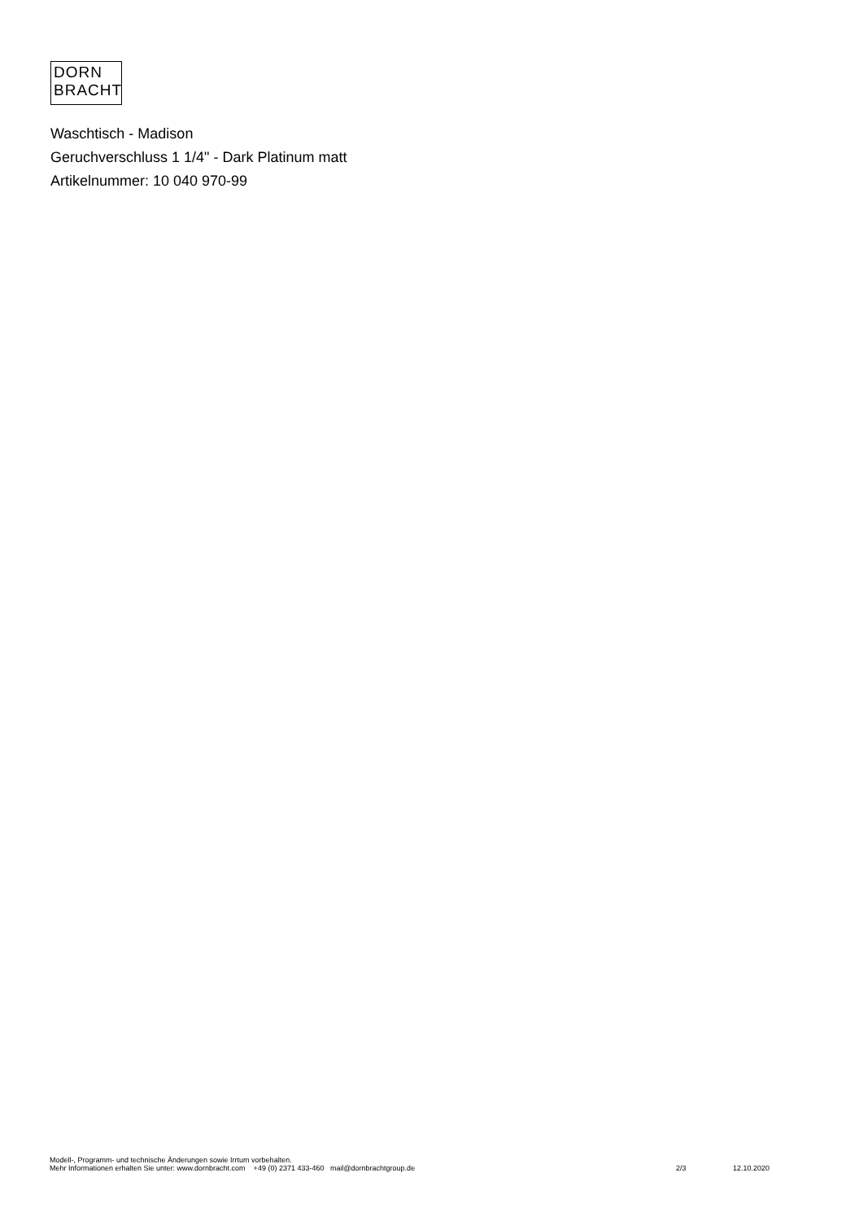DORN
BRACHT
Waschtisch - Madison
Geruchverschluss 1 1/4" - Dark Platinum matt
Artikelnummer: 10 040 970-99
Modell-, Programm- und technische Änderungen sowie Irrtum vorbehalten.
Mehr Informationen erhalten Sie unter: www.dornbracht.com +49 (0) 2371 433-460 mail@dornbrachtgroup.de 2/3 12.10.2020